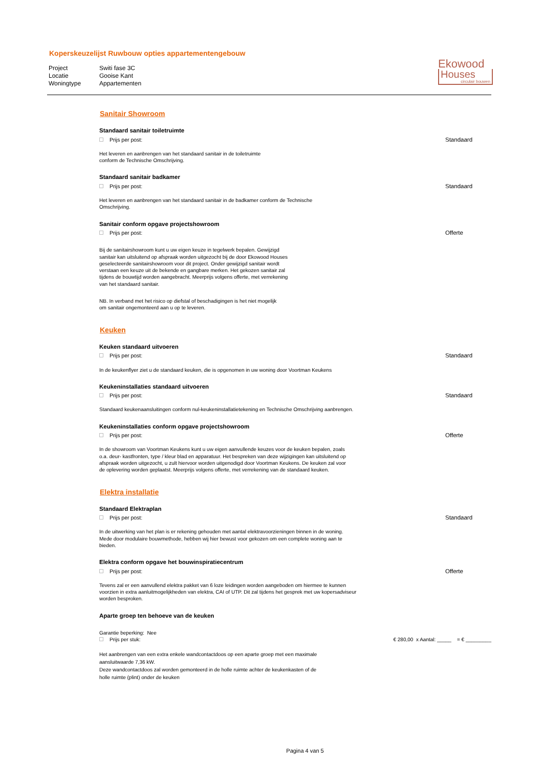Koperskeuzelijst Ruwbouw opties appartementengebouw
Project Switi fase 3C
Locatie Gooise Kant
Woningtype Appartementen
Ekowood
Houses
circulair bouwen
Sanitair Showroom
Standaard sanitair toiletruimte
Prijs per post: Standaard
Het leveren en aanbrengen van het standaard sanitair in de toiletruimte
conform de Technische Omschrijving.
Standaard sanitair badkamer
Prijs per post: Standaard
Het leveren en aanbrengen van het standaard sanitair in de badkamer conform de Technische Omschrijving.
Sanitair conform opgave projectshowroom
Prijs per post: Offerte
Bij de sanitairshowroom kunt u uw eigen keuze in tegelwerk bepalen. Gewijzigd sanitair kan uitsluitend op afspraak worden uitgezocht bij de door Ekowood Houses geselecteerde sanitairshowroom voor dit project. Onder gewijzigd sanitair wordt verstaan een keuze uit de bekende en gangbare merken. Het gekozen sanitair zal tijdens de bouwtijd worden aangebracht. Meerprijs volgens offerte, met verrekening van het standaard sanitair.
NB. In verband met het risico op diefstal of beschadigingen is het niet mogelijk om sanitair ongemonteerd aan u op te leveren.
Keuken
Keuken standaard uitvoeren
Prijs per post: Standaard
In de keukenflyer ziet u de standaard keuken, die is opgenomen in uw woning door Voortman Keukens
Keukeninstallaties standaard uitvoeren
Prijs per post: Standaard
Standaard keukenaansluitingen conform nul-keukeninstallatietekening en Technische Omschrijving aanbrengen.
Keukeninstallaties conform opgave projectshowroom
Prijs per post: Offerte
In de showroom van Voortman Keukens kunt u uw eigen aanvullende keuzes voor de keuken bepalen, zoals o.a. deur- kastfronten, type / kleur blad en apparatuur. Het bespreken van deze wijzigingen kan uitsluitend op afspraak worden uitgezocht, u zult hiervoor worden uitgenodigd door Voortman Keukens. De keuken zal voor de oplevering worden geplaatst. Meerprijs volgens offerte, met verrekening van de standaard keuken.
Elektra installatie
Standaard Elektraplan
Prijs per post: Standaard
In de uitwerking van het plan is er rekening gehouden met aantal elektravoorzieningen binnen in de woning. Mede door modulaire bouwmethode, hebben wij hier bewust voor gekozen om een complete woning aan te bieden.
Elektra conform opgave het bouwinspiratiecentrum
Prijs per post: Offerte
Tevens zal er een aanvullend elektra pakket van 6 loze leidingen worden aangeboden om hiermee te kunnen voorzien in extra aanluitmogelijkheden van elektra, CAI of UTP. Dit zal tijdens het gesprek met uw kopersadviseur worden besproken.
Aparte groep ten behoeve van de keuken
Garantie beperking: Nee
Prijs per stuk: € 280,00 x Aantal: _____ = € _________
Het aanbrengen van een extra enkele wandcontactdoos op een aparte groep met een maximale aansluitwaarde 7,36 kW.
Deze wandcontactdoos zal worden gemonteerd in de holle ruimte achter de keukenkasten of de holle ruimte (plint) onder de keuken
Pagina 4 van 5